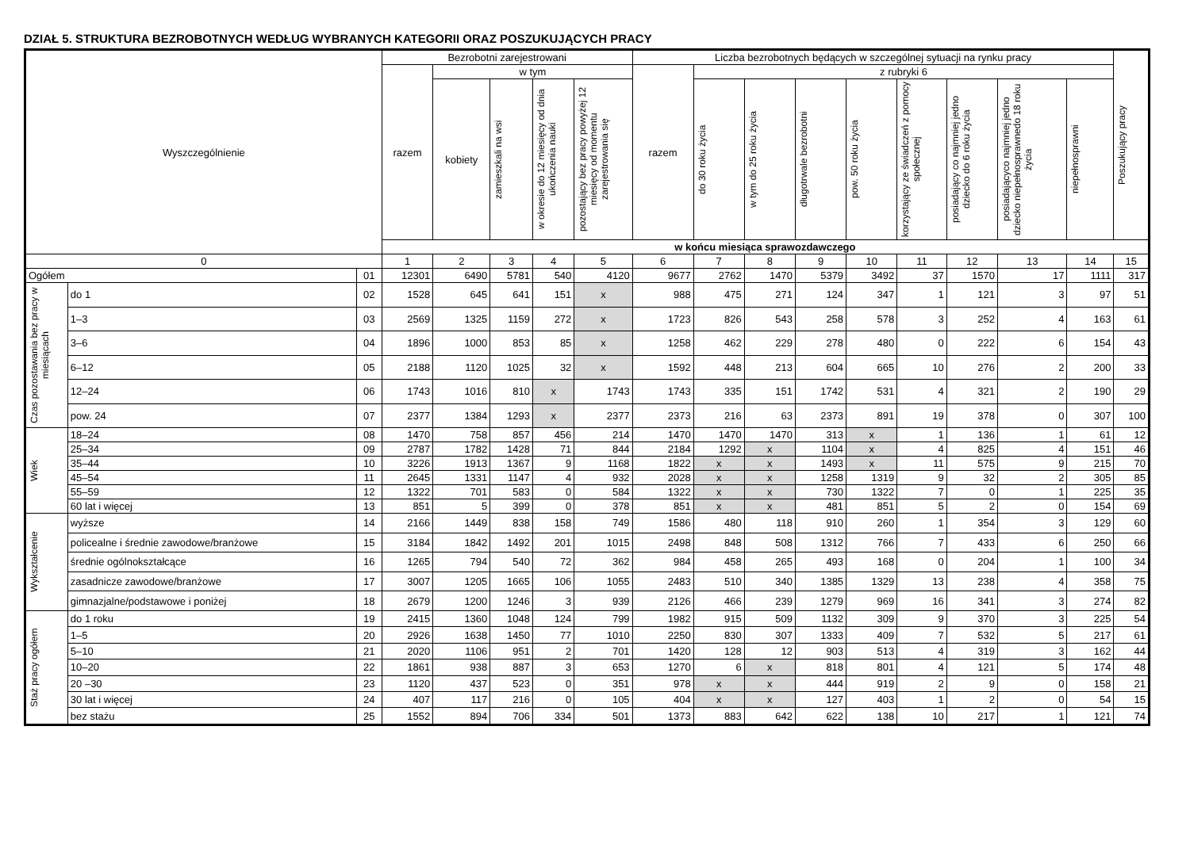DZIAŁ 5. STRUKTURA BEZROBOTNYCH WEDŁUG WYBRANYCH KATEGORII ORAZ POSZUKUJĄCYCH PRACY
| Wyszczególnienie | | | Bezrobotni zarejestrowani | | | | | Liczba bezrobotnych będących w szczególnej sytuacji na rynku pracy | | | | | | | | | Poszukujący pracy |
| --- | --- | --- | --- | --- | --- | --- | --- | --- | --- | --- | --- | --- | --- | --- | --- | --- | --- |
| | | | razem | w tym | | | | razem | z rubryki 6 | | | | | | | | |
| | | | | kobiety | zamieszkali na wsi | w okresie do 12 miesięcy od dnia ukończenia nauki | pozostający bez pracy powyżej 12 miesięcy od momentu zarejestrowania się | | do 30 roku życia | w tym do 25 roku życia | długotrwale bezrobotni | pow. 50 roku życia | korzystający ze świadczeń z pomocy społecznej | posiadający co najmniej jedno dziecko do 6 roku życia | posiadającyco najmniej jedno dziecko niepełnosprawnedo 18 roku życia | niepełnosprawni | |
| | | | w końcu miesiąca sprawozdawczego | | | | | | | | | | | | | | |
| 0 | | | 1 | 2 | 3 | 4 | 5 | 6 | 7 | 8 | 9 | 10 | 11 | 12 | 13 | 14 | 15 |
| Ogółem | | 01 | 12301 | 6490 | 5781 | 540 | 4120 | 9677 | 2762 | 1470 | 5379 | 3492 | 37 | 1570 | 17 | 1111 | 317 |
| Czas pozostawania bez pracy w miesiącach | do 1 | 02 | 1528 | 645 | 641 | 151 | x | 988 | 475 | 271 | 124 | 347 | 1 | 121 | 3 | 97 | 51 |
| | 1–3 | 03 | 2569 | 1325 | 1159 | 272 | x | 1723 | 826 | 543 | 258 | 578 | 3 | 252 | 4 | 163 | 61 |
| | 3–6 | 04 | 1896 | 1000 | 853 | 85 | x | 1258 | 462 | 229 | 278 | 480 | 0 | 222 | 6 | 154 | 43 |
| | 6–12 | 05 | 2188 | 1120 | 1025 | 32 | x | 1592 | 448 | 213 | 604 | 665 | 10 | 276 | 2 | 200 | 33 |
| | 12–24 | 06 | 1743 | 1016 | 810 | x | 1743 | 1743 | 335 | 151 | 1742 | 531 | 4 | 321 | 2 | 190 | 29 |
| | pow. 24 | 07 | 2377 | 1384 | 1293 | x | 2377 | 2373 | 216 | 63 | 2373 | 891 | 19 | 378 | 0 | 307 | 100 |
| Wiek | 18–24 | 08 | 1470 | 758 | 857 | 456 | 214 | 1470 | 1470 | 1470 | 313 | x | 1 | 136 | 1 | 61 | 12 |
| | 25–34 | 09 | 2787 | 1782 | 1428 | 71 | 844 | 2184 | 1292 | x | 1104 | x | 4 | 825 | 4 | 151 | 46 |
| | 35–44 | 10 | 3226 | 1913 | 1367 | 9 | 1168 | 1822 | x | x | 1493 | x | 11 | 575 | 9 | 215 | 70 |
| | 45–54 | 11 | 2645 | 1331 | 1147 | 4 | 932 | 2028 | x | x | 1258 | 1319 | 9 | 32 | 2 | 305 | 85 |
| | 55–59 | 12 | 1322 | 701 | 583 | 0 | 584 | 1322 | x | x | 730 | 1322 | 7 | 0 | 1 | 225 | 35 |
| | 60 lat i więcej | 13 | 851 | 5 | 399 | 0 | 378 | 851 | x | x | 481 | 851 | 5 | 2 | 0 | 154 | 69 |
| Wykształcenie | wyższe | 14 | 2166 | 1449 | 838 | 158 | 749 | 1586 | 480 | 118 | 910 | 260 | 1 | 354 | 3 | 129 | 60 |
| | policealne i średnie zawodowe/branżowe | 15 | 3184 | 1842 | 1492 | 201 | 1015 | 2498 | 848 | 508 | 1312 | 766 | 7 | 433 | 6 | 250 | 66 |
| | średnie ogólnokształcące | 16 | 1265 | 794 | 540 | 72 | 362 | 984 | 458 | 265 | 493 | 168 | 0 | 204 | 1 | 100 | 34 |
| | zasadnicze zawodowe/branżowe | 17 | 3007 | 1205 | 1665 | 106 | 1055 | 2483 | 510 | 340 | 1385 | 1329 | 13 | 238 | 4 | 358 | 75 |
| | gimnazjalne/podstawowe i poniżej | 18 | 2679 | 1200 | 1246 | 3 | 939 | 2126 | 466 | 239 | 1279 | 969 | 16 | 341 | 3 | 274 | 82 |
| Staż pracy ogółem | do 1 roku | 19 | 2415 | 1360 | 1048 | 124 | 799 | 1982 | 915 | 509 | 1132 | 309 | 9 | 370 | 3 | 225 | 54 |
| | 1–5 | 20 | 2926 | 1638 | 1450 | 77 | 1010 | 2250 | 830 | 307 | 1333 | 409 | 7 | 532 | 5 | 217 | 61 |
| | 5–10 | 21 | 2020 | 1106 | 951 | 2 | 701 | 1420 | 128 | 12 | 903 | 513 | 4 | 319 | 3 | 162 | 44 |
| | 10–20 | 22 | 1861 | 938 | 887 | 3 | 653 | 1270 | 6 | x | 818 | 801 | 4 | 121 | 5 | 174 | 48 |
| | 20 –30 | 23 | 1120 | 437 | 523 | 0 | 351 | 978 | x | x | 444 | 919 | 2 | 9 | 0 | 158 | 21 |
| | 30 lat i więcej | 24 | 407 | 117 | 216 | 0 | 105 | 404 | x | x | 127 | 403 | 1 | 2 | 0 | 54 | 15 |
| | bez stażu | 25 | 1552 | 894 | 706 | 334 | 501 | 1373 | 883 | 642 | 622 | 138 | 10 | 217 | 1 | 121 | 74 |